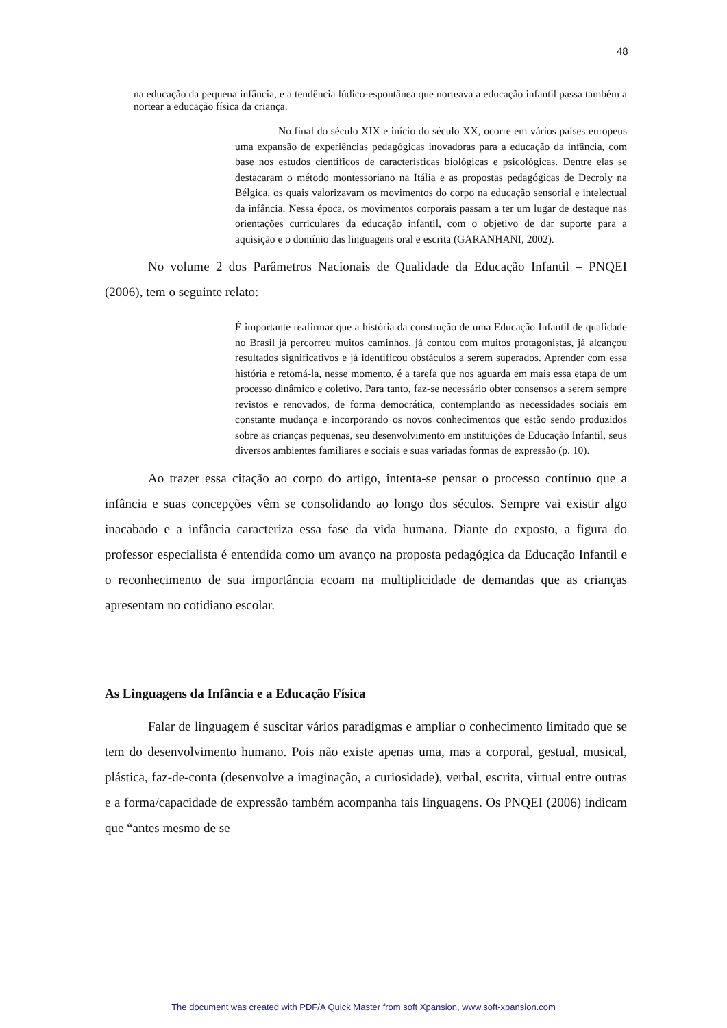48
na educação da pequena infância, e a tendência lúdico-espontânea que norteava a educação infantil passa também a nortear a educação física da criança.
No final do século XIX e início do século XX, ocorre em vários países europeus uma expansão de experiências pedagógicas inovadoras para a educação da infância, com base nos estudos científicos de características biológicas e psicológicas. Dentre elas se destacaram o método montessoriano na Itália e as propostas pedagógicas de Decroly na Bélgica, os quais valorizavam os movimentos do corpo na educação sensorial e intelectual da infância. Nessa época, os movimentos corporais passam a ter um lugar de destaque nas orientações curriculares da educação infantil, com o objetivo de dar suporte para a aquisição e o domínio das linguagens oral e escrita (GARANHANI, 2002).
No volume 2 dos Parâmetros Nacionais de Qualidade da Educação Infantil – PNQEI (2006), tem o seguinte relato:
É importante reafirmar que a história da construção de uma Educação Infantil de qualidade no Brasil já percorreu muitos caminhos, já contou com muitos protagonistas, já alcançou resultados significativos e já identificou obstáculos a serem superados. Aprender com essa história e retomá-la, nesse momento, é a tarefa que nos aguarda em mais essa etapa de um processo dinâmico e coletivo. Para tanto, faz-se necessário obter consensos a serem sempre revistos e renovados, de forma democrática, contemplando as necessidades sociais em constante mudança e incorporando os novos conhecimentos que estão sendo produzidos sobre as crianças pequenas, seu desenvolvimento em instituições de Educação Infantil, seus diversos ambientes familiares e sociais e suas variadas formas de expressão (p. 10).
Ao trazer essa citação ao corpo do artigo, intenta-se pensar o processo contínuo que a infância e suas concepções vêm se consolidando ao longo dos séculos. Sempre vai existir algo inacabado e a infância caracteriza essa fase da vida humana. Diante do exposto, a figura do professor especialista é entendida como um avanço na proposta pedagógica da Educação Infantil e o reconhecimento de sua importância ecoam na multiplicidade de demandas que as crianças apresentam no cotidiano escolar.
As Linguagens da Infância e a Educação Física
Falar de linguagem é suscitar vários paradigmas e ampliar o conhecimento limitado que se tem do desenvolvimento humano. Pois não existe apenas uma, mas a corporal, gestual, musical, plástica, faz-de-conta (desenvolve a imaginação, a curiosidade), verbal, escrita, virtual entre outras e a forma/capacidade de expressão também acompanha tais linguagens. Os PNQEI (2006) indicam que “antes mesmo de se
The document was created with PDF/A Quick Master from soft Xpansion, www.soft-xpansion.com